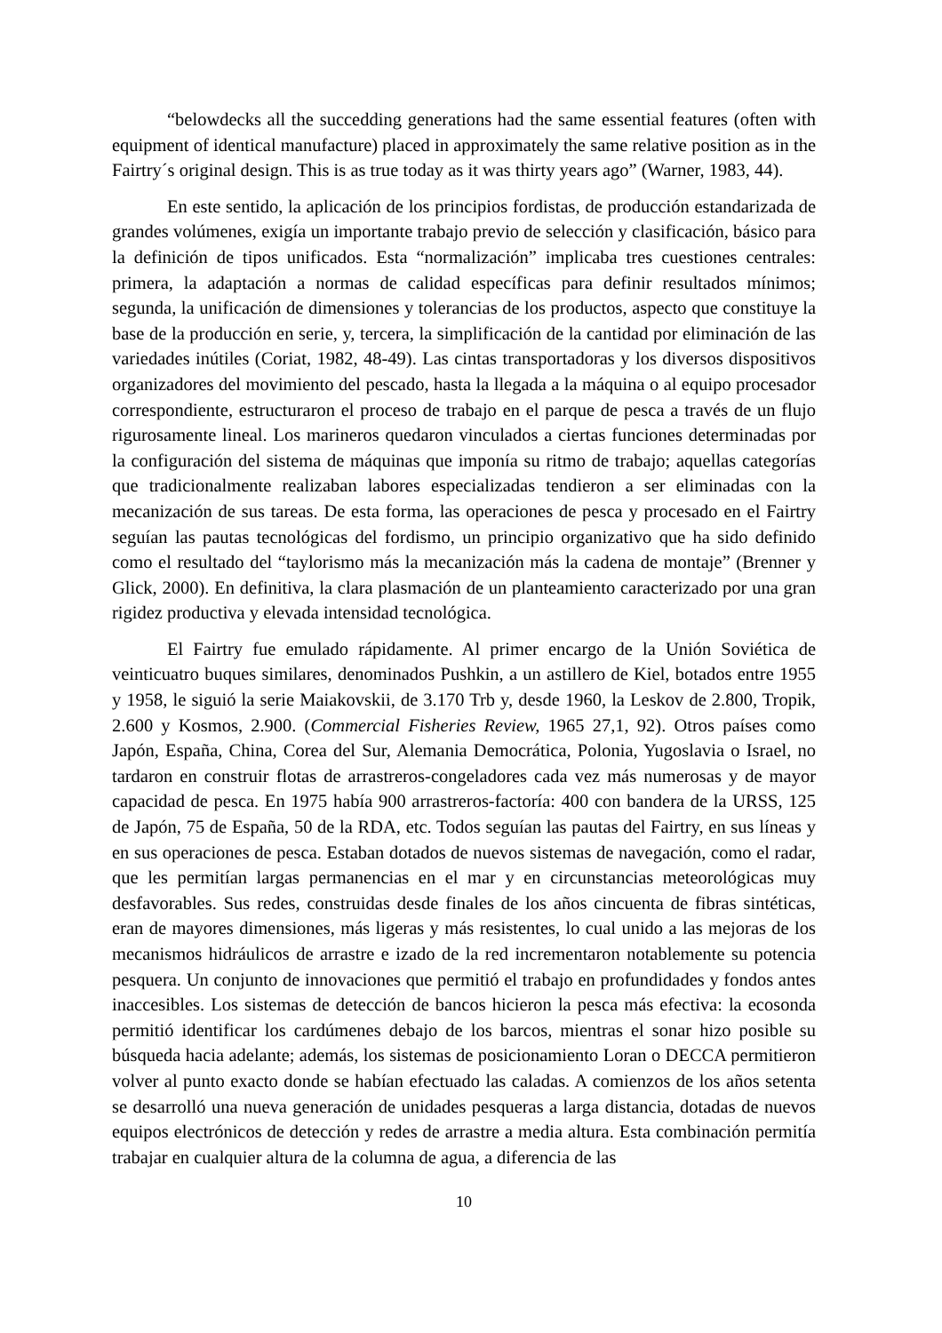“belowdecks all the succedding generations had the same essential features (often with equipment of identical manufacture) placed in approximately the same relative position as in the Fairtry´s original design. This is as true today as it was thirty years ago” (Warner, 1983, 44).
En este sentido, la aplicación de los principios fordistas, de producción estandarizada de grandes volúmenes, exigía un importante trabajo previo de selección y clasificación, básico para la definición de tipos unificados. Esta “normalización” implicaba tres cuestiones centrales: primera, la adaptación a normas de calidad específicas para definir resultados mínimos; segunda, la unificación de dimensiones y tolerancias de los productos, aspecto que constituye la base de la producción en serie, y, tercera, la simplificación de la cantidad por eliminación de las variedades inútiles (Coriat, 1982, 48-49). Las cintas transportadoras y los diversos dispositivos organizadores del movimiento del pescado, hasta la llegada a la máquina o al equipo procesador correspondiente, estructuraron el proceso de trabajo en el parque de pesca a través de un flujo rigurosamente lineal. Los marineros quedaron vinculados a ciertas funciones determinadas por la configuración del sistema de máquinas que imponía su ritmo de trabajo; aquellas categorías que tradicionalmente realizaban labores especializadas tendieron a ser eliminadas con la mecanización de sus tareas. De esta forma, las operaciones de pesca y procesado en el Fairtry seguían las pautas tecnológicas del fordismo, un principio organizativo que ha sido definido como el resultado del “taylorismo más la mecanización más la cadena de montaje” (Brenner y Glick, 2000). En definitiva, la clara plasmación de un planteamiento caracterizado por una gran rigidez productiva y elevada intensidad tecnológica.
El Fairtry fue emulado rápidamente. Al primer encargo de la Unión Soviética de veinticuatro buques similares, denominados Pushkin, a un astillero de Kiel, botados entre 1955 y 1958, le siguió la serie Maiakovskii, de 3.170 Trb y, desde 1960, la Leskov de 2.800, Tropik, 2.600 y Kosmos, 2.900. (Commercial Fisheries Review, 1965 27,1, 92). Otros países como Japón, España, China, Corea del Sur, Alemania Democrática, Polonia, Yugoslavia o Israel, no tardaron en construir flotas de arrastreros-congeladores cada vez más numerosas y de mayor capacidad de pesca. En 1975 había 900 arrastreros-factoría: 400 con bandera de la URSS, 125 de Japón, 75 de España, 50 de la RDA, etc. Todos seguían las pautas del Fairtry, en sus líneas y en sus operaciones de pesca. Estaban dotados de nuevos sistemas de navegación, como el radar, que les permitían largas permanencias en el mar y en circunstancias meteorológicas muy desfavorables. Sus redes, construidas desde finales de los años cincuenta de fibras sintéticas, eran de mayores dimensiones, más ligeras y más resistentes, lo cual unido a las mejoras de los mecanismos hidráulicos de arrastre e izado de la red incrementaron notablemente su potencia pesquera. Un conjunto de innovaciones que permitió el trabajo en profundidades y fondos antes inaccesibles. Los sistemas de detección de bancos hicieron la pesca más efectiva: la ecosonda permitió identificar los cardúmenes debajo de los barcos, mientras el sonar hizo posible su búsqueda hacia adelante; además, los sistemas de posicionamiento Loran o DECCA permitieron volver al punto exacto donde se habían efectuado las caladas. A comienzos de los años setenta se desarrolló una nueva generación de unidades pesqueras a larga distancia, dotadas de nuevos equipos electrónicos de detección y redes de arrastre a media altura. Esta combinación permitía trabajar en cualquier altura de la columna de agua, a diferencia de las
10